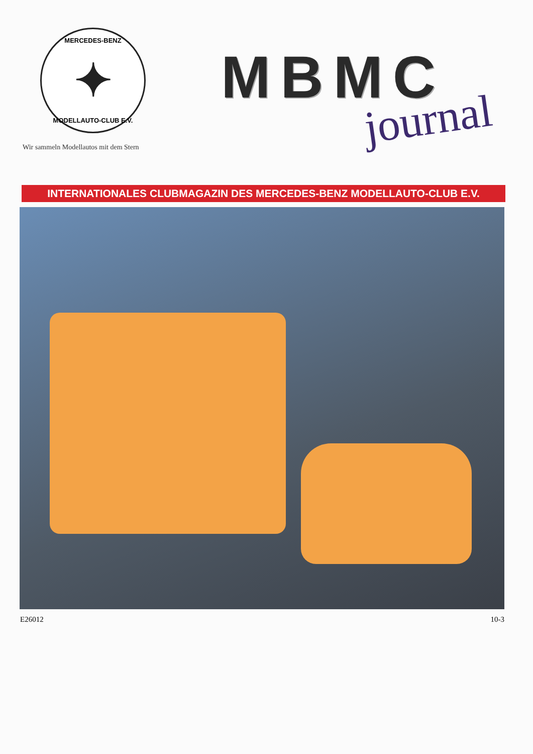MERCEDES-BENZ
✦
MODELLAUTO-CLUB E.V.
Wir sammeln Modellautos mit dem Stern
MBMC
journal
INTERNATIONALES CLUBMAGAZIN DES MERCEDES-BENZ MODELLAUTO-CLUB E.V.
E26012 10-3